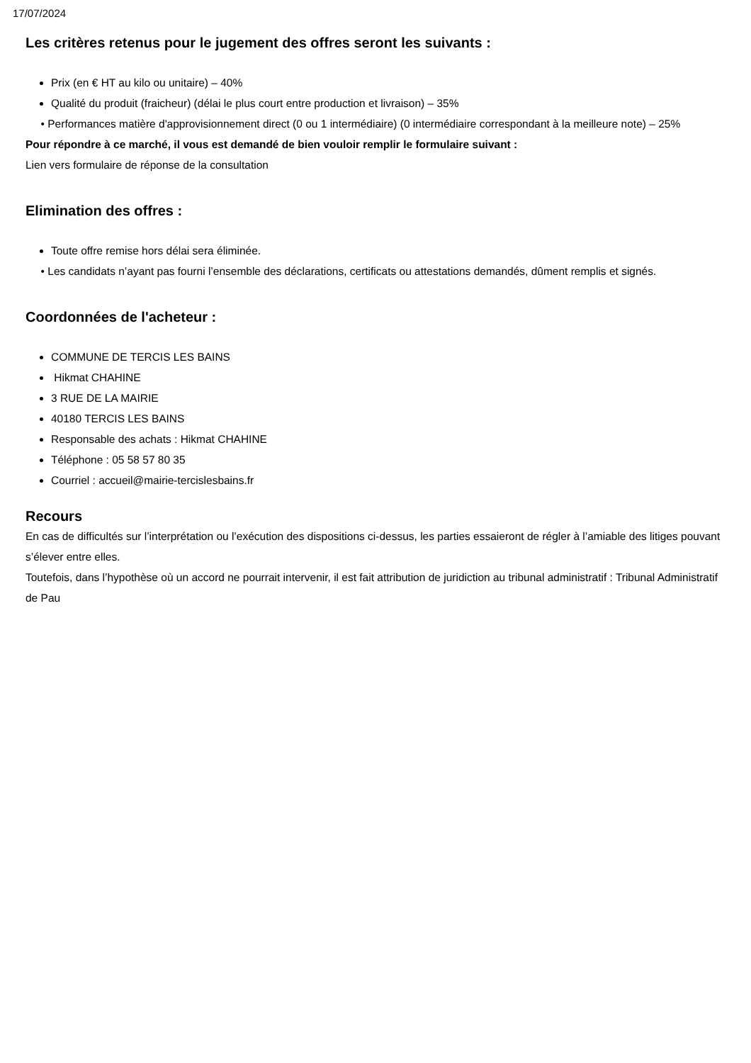17/07/2024
Les critères retenus pour le jugement des offres seront les suivants :
Prix (en € HT au kilo ou unitaire) – 40%
Qualité du produit (fraicheur) (délai le plus court entre production et livraison) – 35%
• Performances matière d'approvisionnement direct (0 ou 1 intermédiaire) (0 intermédiaire correspondant à la meilleure note) – 25%
Pour répondre à ce marché, il vous est demandé de bien vouloir remplir le formulaire suivant :
Lien vers formulaire de réponse de la consultation
Elimination des offres :
Toute offre remise hors délai sera éliminée.
• Les candidats n’ayant pas fourni l’ensemble des déclarations, certificats ou attestations demandés, dûment remplis et signés.
Coordonnées de l'acheteur :
COMMUNE DE TERCIS LES BAINS
Hikmat CHAHINE
3 RUE DE LA MAIRIE
40180 TERCIS LES BAINS
Responsable des achats : Hikmat CHAHINE
Téléphone : 05 58 57 80 35
Courriel : accueil@mairie-tercislesbains.fr
Recours
En cas de difficultés sur l’interprétation ou l’exécution des dispositions ci-dessus, les parties essaieront de régler à l’amiable des litiges pouvant s’élever entre elles.
Toutefois, dans l’hypothèse où un accord ne pourrait intervenir, il est fait attribution de juridiction au tribunal administratif : Tribunal Administratif de Pau